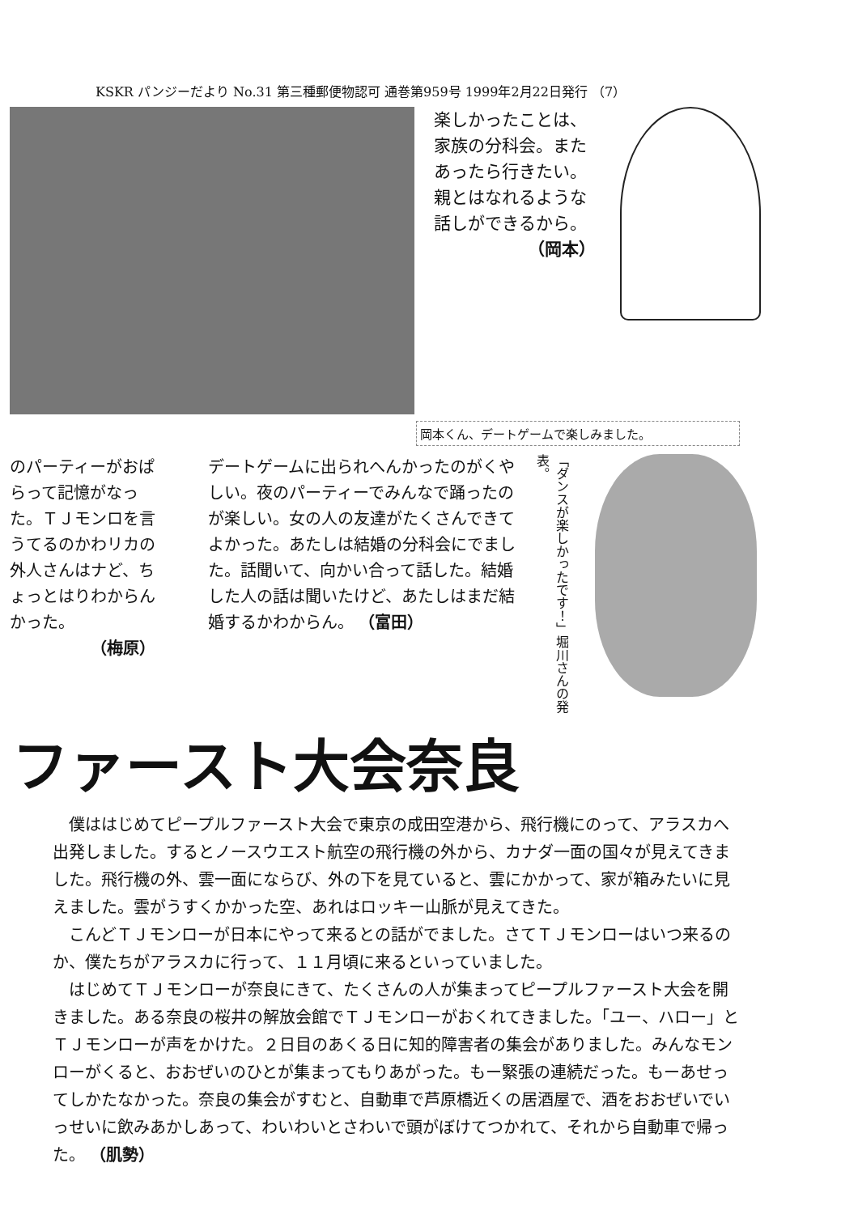KSKR パンジーだより No.31 第三種郵便物認可 通巻第959号 1999年2月22日発行 （7）
楽しかったことは、家族の分科会。またあったら行きたい。親とはなれるような話しができるから。
（岡本）
岡本くん、デートゲームで楽しみました。
のパーティーがおぱらって記憶がなった。ＴＪモンロを言うてるのかわリカの外人さんはナど、ちょっとはりわからんかった。
（梅原）
デートゲームに出られへんかったのがくやしい。夜のパーティーでみんなで踊ったのが楽しい。女の人の友達がたくさんできてよかった。あたしは結婚の分科会にでました。話聞いて、向かい合って話した。結婚した人の話は聞いたけど、あたしはまだ結婚するかわからん。 （富田）
「ダンスが楽しかったです！」堀川さんの発表。
ファースト大会奈良
僕ははじめてピープルファースト大会で東京の成田空港から、飛行機にのって、アラスカへ出発しました。するとノースウエスト航空の飛行機の外から、カナダ一面の国々が見えてきました。飛行機の外、雲一面にならび、外の下を見ていると、雲にかかって、家が箱みたいに見えました。雲がうすくかかった空、あれはロッキー山脈が見えてきた。
こんどＴＪモンローが日本にやって来るとの話がでました。さてＴＪモンローはいつ来るのか、僕たちがアラスカに行って、１１月頃に来るといっていました。
はじめてＴＪモンローが奈良にきて、たくさんの人が集まってピープルファースト大会を開きました。ある奈良の桜井の解放会館でＴＪモンローがおくれてきました。「ユー、ハロー」とＴＪモンローが声をかけた。２日目のあくる日に知的障害者の集会がありました。みんなモンローがくると、おおぜいのひとが集まってもりあがった。もー緊張の連続だった。もーあせってしかたなかった。奈良の集会がすむと、自動車で芦原橋近くの居酒屋で、酒をおおぜいでいっせいに飲みあかしあって、わいわいとさわいで頭がぼけてつかれて、それから自動車で帰った。 （肌勢）